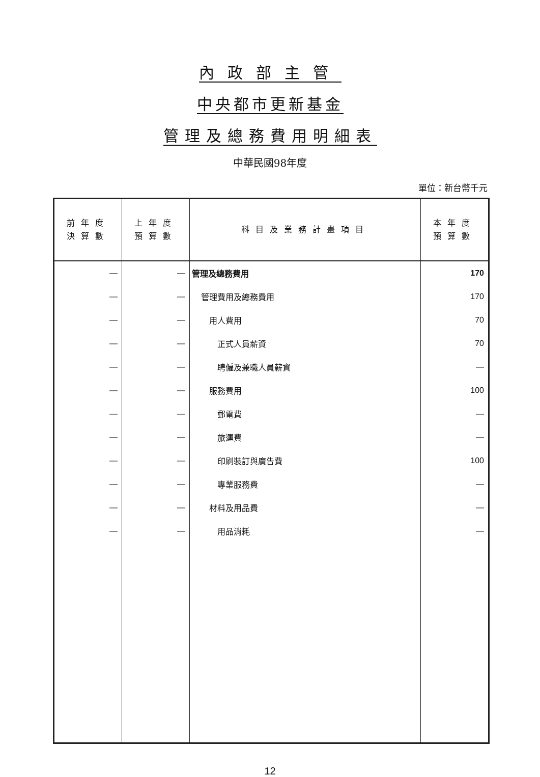內政部主管
中央都市更新基金
管理及總務費用明細表
中華民國98年度
單位：新台幣千元
| 前年度 決算數 | 上年度 預算數 | 科目及業務計畫項目 | 本年度 預算數 |
| --- | --- | --- | --- |
| — | — | 管理及總務費用 | 170 |
| — | — | 管理費用及總務費用 | 170 |
| — | — | 用人費用 | 70 |
| — | — | 正式人員薪資 | 70 |
| — | — | 聘僱及兼職人員薪資 | — |
| — | — | 服務費用 | 100 |
| — | — | 郵電費 | — |
| — | — | 旅運費 | — |
| — | — | 印刷裝訂與廣告費 | 100 |
| — | — | 專業服務費 | — |
| — | — | 材料及用品費 | — |
| — | — | 用品消耗 | — |
12